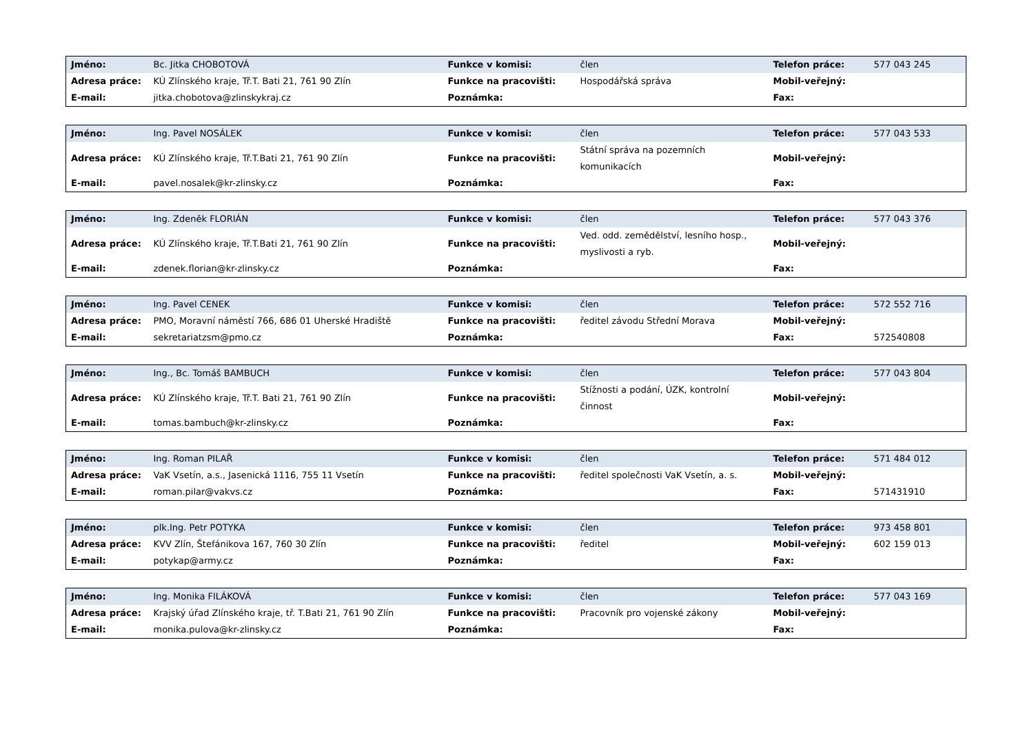| Jméno: | Bc. Jitka CHOBOTOVÁ | Funkce v komisi: | člen | Telefon práce: | 577 043 245 |
| Adresa práce: | KÚ Zlínského kraje, Tř.T. Bati 21, 761 90 Zlín | Funkce na pracovišti: | Hospodářská správa | Mobil-veřejný: | |
| E-mail: | jitka.chobotova@zlinskykraj.cz | Poznámka: | | Fax: | |
| Jméno: | Ing. Pavel NOSÁLEK | Funkce v komisi: | člen | Telefon práce: | 577 043 533 |
| Adresa práce: | KÚ Zlínského kraje, Tř.T.Bati 21, 761 90 Zlín | Funkce na pracovišti: | Státní správa na pozemních komunikacích | Mobil-veřejný: | |
| E-mail: | pavel.nosalek@kr-zlinsky.cz | Poznámka: | | Fax: | |
| Jméno: | Ing. Zdeněk FLORIÁN | Funkce v komisi: | člen | Telefon práce: | 577 043 376 |
| Adresa práce: | KÚ Zlínského kraje, Tř.T.Bati 21, 761 90 Zlín | Funkce na pracovišti: | Ved. odd. zemědělství, lesního hosp., myslivosti a ryb. | Mobil-veřejný: | |
| E-mail: | zdenek.florian@kr-zlinsky.cz | Poznámka: | | Fax: | |
| Jméno: | Ing. Pavel CENEK | Funkce v komisi: | člen | Telefon práce: | 572 552 716 |
| Adresa práce: | PMO, Moravní náměstí 766, 686 01 Uherské Hradiště | Funkce na pracovišti: | ředitel závodu Střední Morava | Mobil-veřejný: | |
| E-mail: | sekretariatzsm@pmo.cz | Poznámka: | | Fax: | 572540808 |
| Jméno: | Ing., Bc. Tomáš BAMBUCH | Funkce v komisi: | člen | Telefon práce: | 577 043 804 |
| Adresa práce: | KÚ Zlínského kraje, Tř.T. Bati 21, 761 90 Zlín | Funkce na pracovišti: | Stížnosti a podání, ÚZK, kontrolní činnost | Mobil-veřejný: | |
| E-mail: | tomas.bambuch@kr-zlinsky.cz | Poznámka: | | Fax: | |
| Jméno: | Ing. Roman PILAŘ | Funkce v komisi: | člen | Telefon práce: | 571 484 012 |
| Adresa práce: | VaK Vsetín, a.s., Jasenická 1116, 755 11 Vsetín | Funkce na pracovišti: | ředitel společnosti VaK Vsetín, a. s. | Mobil-veřejný: | |
| E-mail: | roman.pilar@vakvs.cz | Poznámka: | | Fax: | 571431910 |
| Jméno: | plk.Ing. Petr POTYKA | Funkce v komisi: | člen | Telefon práce: | 973 458 801 |
| Adresa práce: | KVV Zlín, Štefánikova 167, 760 30 Zlín | Funkce na pracovišti: | ředitel | Mobil-veřejný: | 602 159 013 |
| E-mail: | potykap@army.cz | Poznámka: | | Fax: | |
| Jméno: | Ing. Monika FILÁKOVÁ | Funkce v komisi: | člen | Telefon práce: | 577 043 169 |
| Adresa práce: | Krajský úřad Zlínského kraje, tř. T.Bati 21, 761 90 Zlín | Funkce na pracovišti: | Pracovník pro vojenské zákony | Mobil-veřejný: | |
| E-mail: | monika.pulova@kr-zlinsky.cz | Poznámka: | | Fax: | |